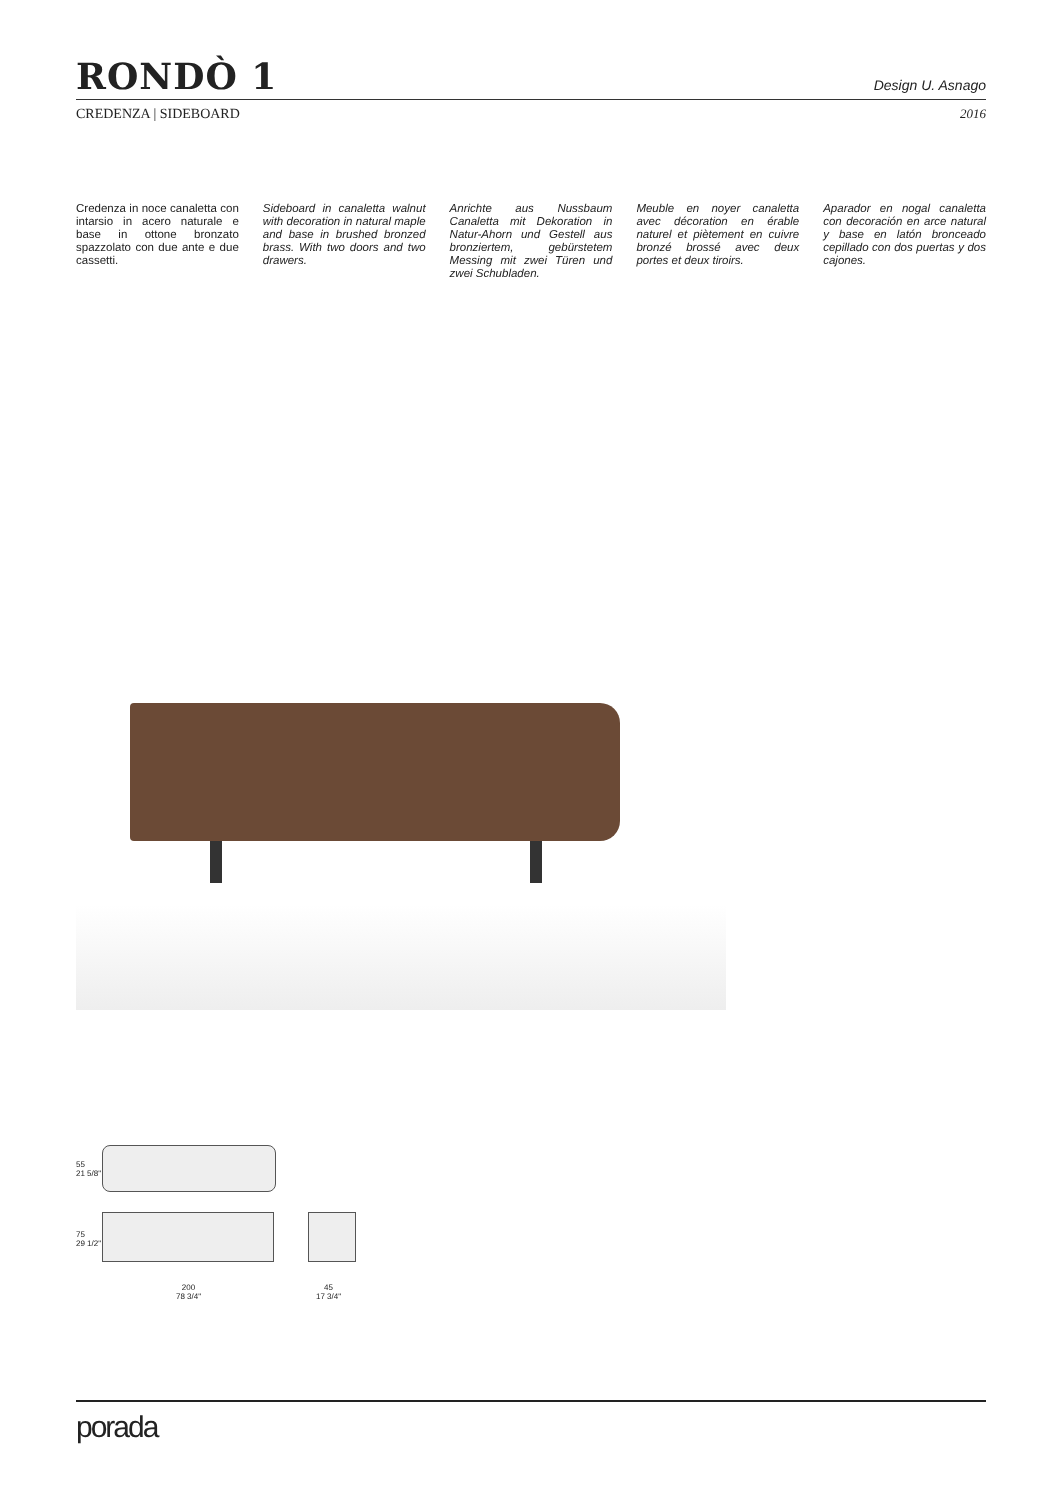RONDÒ 1
Design U. Asnago
CREDENZA | SIDEBOARD 2016
Credenza in noce canaletta con intarsio in acero naturale e base in ottone bronzato spazzolato con due ante e due cassetti.
Sideboard in canaletta walnut with decoration in natural maple and base in brushed bronzed brass. With two doors and two drawers.
Anrichte aus Nussbaum Canaletta mit Dekoration in Natur-Ahorn und Gestell aus bronziertem, gebürstetem Messing mit zwei Türen und zwei Schubladen.
Meuble en noyer canaletta avec décoration en érable naturel et piètement en cuivre bronzé brossé avec deux portes et deux tiroirs.
Aparador en nogal canaletta con decoración en arce natural y base en latón bronceado cepillado con dos puertas y dos cajones.
55
21 5/8"
75
29 1/2"
200
78 3/4"
45
17 3/4"
porada